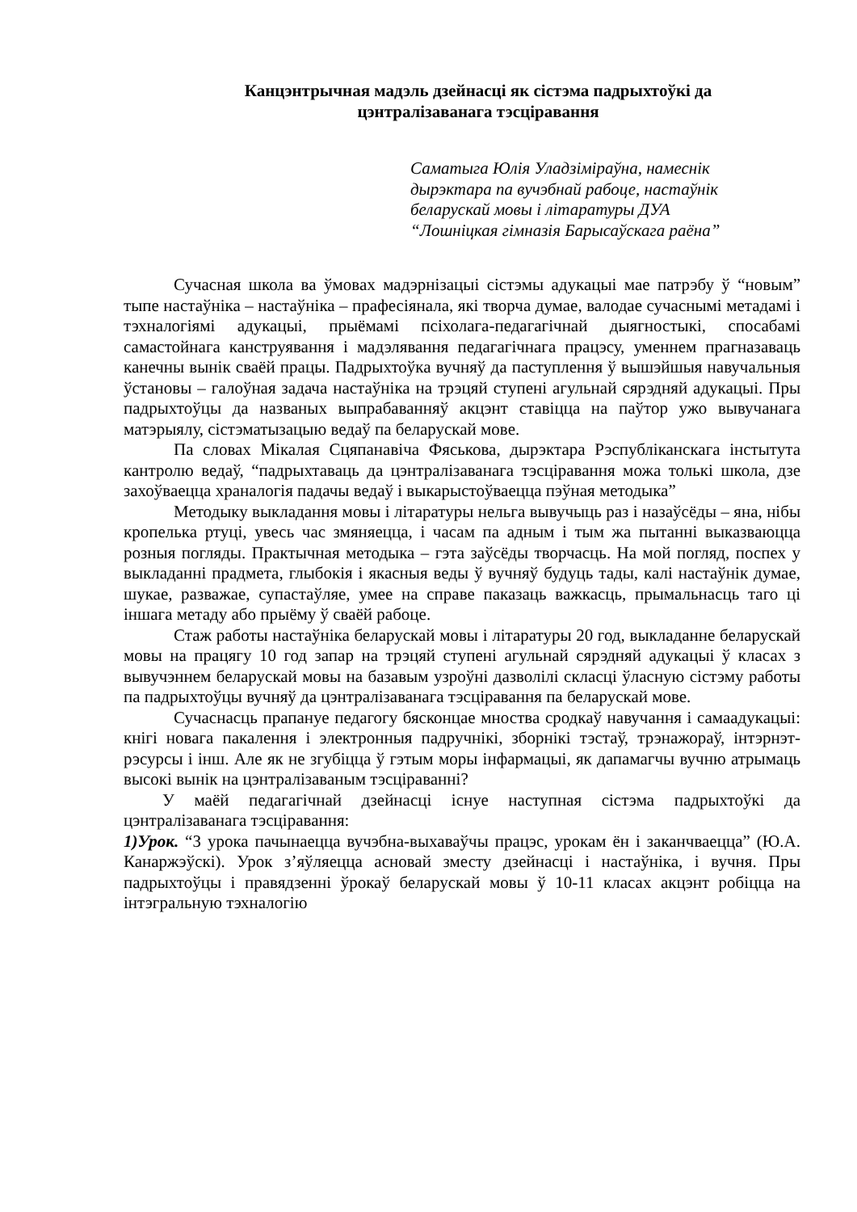Канцэнтрычная мадэль дзейнасці як сістэма падрыхтоўкі да
цэнтралізаванага тэсціравання
Саматыга Юлія Уладзіміраўна, намеснік
дырэктара па вучэбнай рабоце, настаўнік
беларускай мовы і літаратуры ДУА
“Лошніцкая гімназія Барысаўскага раёна”
Сучасная школа ва ўмовах мадэрнізацыі сістэмы адукацыі мае патрэбу ў “новым” тыпе настаўніка – настаўніка – прафесіянала, які творча думае, валодае сучаснымі метадамі і тэхналогіямі адукацыі, прыёмамі псіхолага-педагагічнай дыягностыкі, спосабамі самастойнага канструявання і мадэлявання педагагічнага працэсу, уменнем прагназаваць канечны вынік сваёй працы. Падрыхтоўка вучняў да паступлення ў вышэйшыя навучальныя ўстановы – галоўная задача настаўніка на трэцяй ступені агульнай сярэдняй адукацыі. Пры падрыхтоўцы да названых выпрабаванняў акцэнт ставіцца на паўтор ужо вывучанага матэрыялу, сістэматызацыю ведаў па беларускай мове.
Па словах Мікалая Сцяпанавіча Фяськова, дырэктара Рэспубліканскага інстытута кантролю ведаў, “падрыхтаваць да цэнтралізаванага тэсціравання можа толькі школа, дзе захоўваецца храналогія падачы ведаў і выкарыстоўваецца пэўная методыка”
Методыку выкладання мовы і літаратуры нельга вывучыць раз і назаўсёды – яна, нібы кропелька ртуці, увесь час змяняецца, і часам па адным і тым жа пытанні выказваюцца розныя погляды. Практычная методыка – гэта заўсёды творчасць. На мой погляд, поспех у выкладанні прадмета, глыбокія і якасныя веды ў вучняў будуць тады, калі настаўнік думае, шукае, разважае, супастаўляе, умее на справе паказаць важкасць, прымальнасць таго ці іншага метаду або прыёму ў сваёй рабоце.
Стаж работы настаўніка беларускай мовы і літаратуры 20 год, выкладанне беларускай мовы на працягу 10 год запар на трэцяй ступені агульнай сярэдняй адукацыі ў класах з вывучэннем беларускай мовы на базавым узроўні дазволілі скласці ўласную сістэму работы па падрыхтоўцы вучняў да цэнтралізаванага тэсціравання па беларускай мове.
Сучаснасць прапануе педагогу бясконцае мноства сродкаў навучання і самаадукацыі: кнігі новага пакалення і электронныя падручнікі, зборнікі тэстаў, трэнажораў, інтэрнэт-рэсурсы і інш. Але як не згубіцца ў гэтым моры інфармацыі, як дапамагчы вучню атрымаць высокі вынік на цэнтралізаваным тэсціраванні?
У маёй педагагічнай дзейнасці існуе наступная сістэма падрыхтоўкі да цэнтралізаванага тэсціравання:
1)Урок. “З урока пачынаецца вучэбна-выхаваўчы працэс, урокам ён і заканчваецца” (Ю.А. Канаржэўскі). Урок з’яўляецца асновай зместу дзейнасці і настаўніка, і вучня. Пры падрыхтоўцы і правядзенні ўрокаў беларускай мовы ў 10-11 класах акцэнт робіцца на інтэгральную тэхналогію